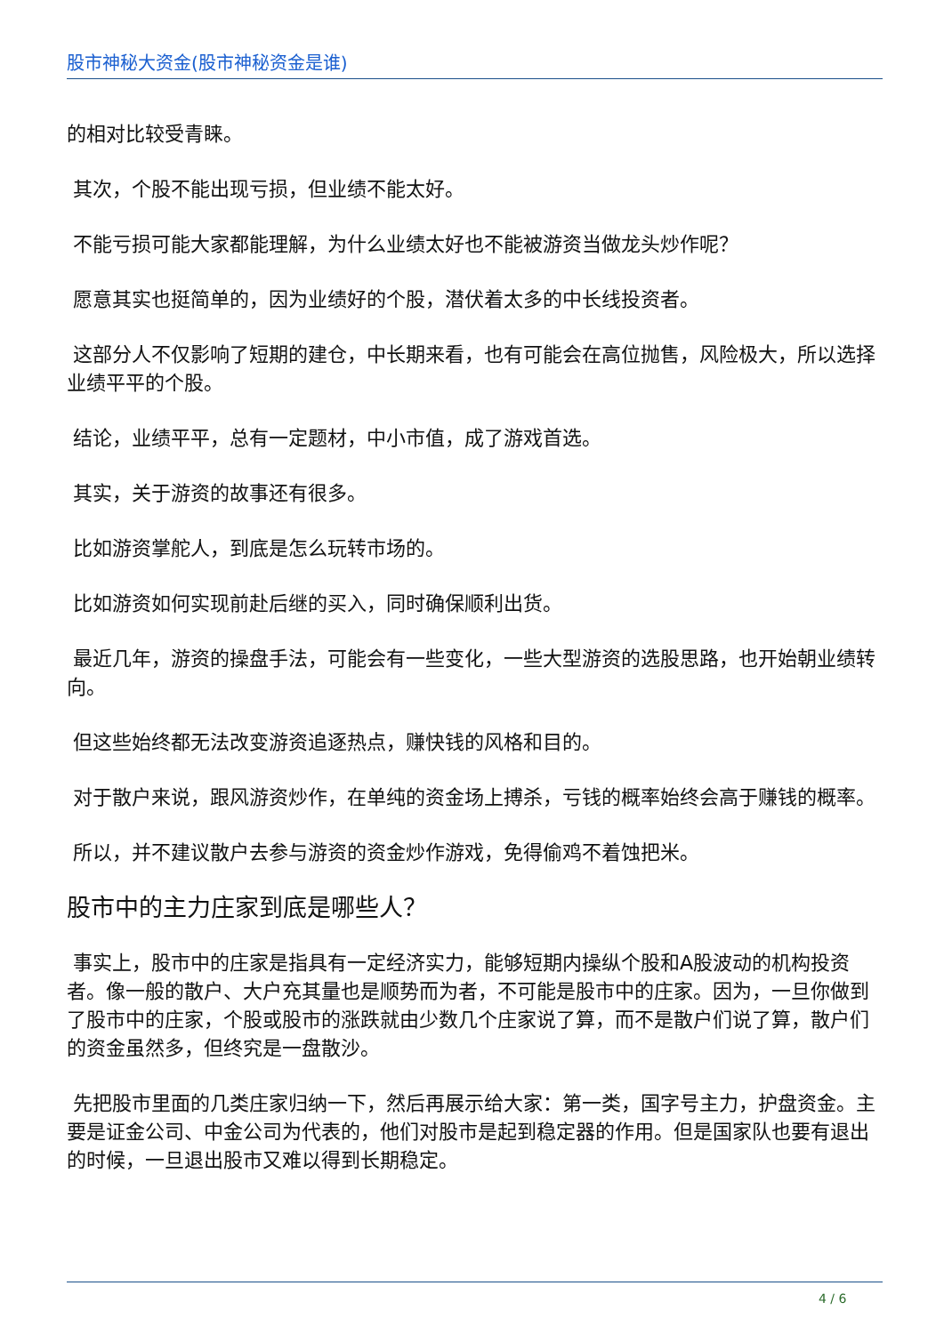股市神秘大资金(股市神秘资金是谁)
的相对比较受青睐。
其次，个股不能出现亏损，但业绩不能太好。
不能亏损可能大家都能理解，为什么业绩太好也不能被游资当做龙头炒作呢？
愿意其实也挺简单的，因为业绩好的个股，潜伏着太多的中长线投资者。
这部分人不仅影响了短期的建仓，中长期来看，也有可能会在高位抛售，风险极大，所以选择业绩平平的个股。
结论，业绩平平，总有一定题材，中小市值，成了游戏首选。
其实，关于游资的故事还有很多。
比如游资掌舵人，到底是怎么玩转市场的。
比如游资如何实现前赴后继的买入，同时确保顺利出货。
最近几年，游资的操盘手法，可能会有一些变化，一些大型游资的选股思路，也开始朝业绩转向。
但这些始终都无法改变游资追逐热点，赚快钱的风格和目的。
对于散户来说，跟风游资炒作，在单纯的资金场上搏杀，亏钱的概率始终会高于赚钱的概率。
所以，并不建议散户去参与游资的资金炒作游戏，免得偷鸡不着蚀把米。
股市中的主力庄家到底是哪些人？
事实上，股市中的庄家是指具有一定经济实力，能够短期内操纵个股和A股波动的机构投资者。像一般的散户、大户充其量也是顺势而为者，不可能是股市中的庄家。因为，一旦你做到了股市中的庄家，个股或股市的涨跌就由少数几个庄家说了算，而不是散户们说了算，散户们的资金虽然多，但终究是一盘散沙。
先把股市里面的几类庄家归纳一下，然后再展示给大家：第一类，国字号主力，护盘资金。主要是证金公司、中金公司为代表的，他们对股市是起到稳定器的作用。但是国家队也要有退出的时候，一旦退出股市又难以得到长期稳定。
4 / 6